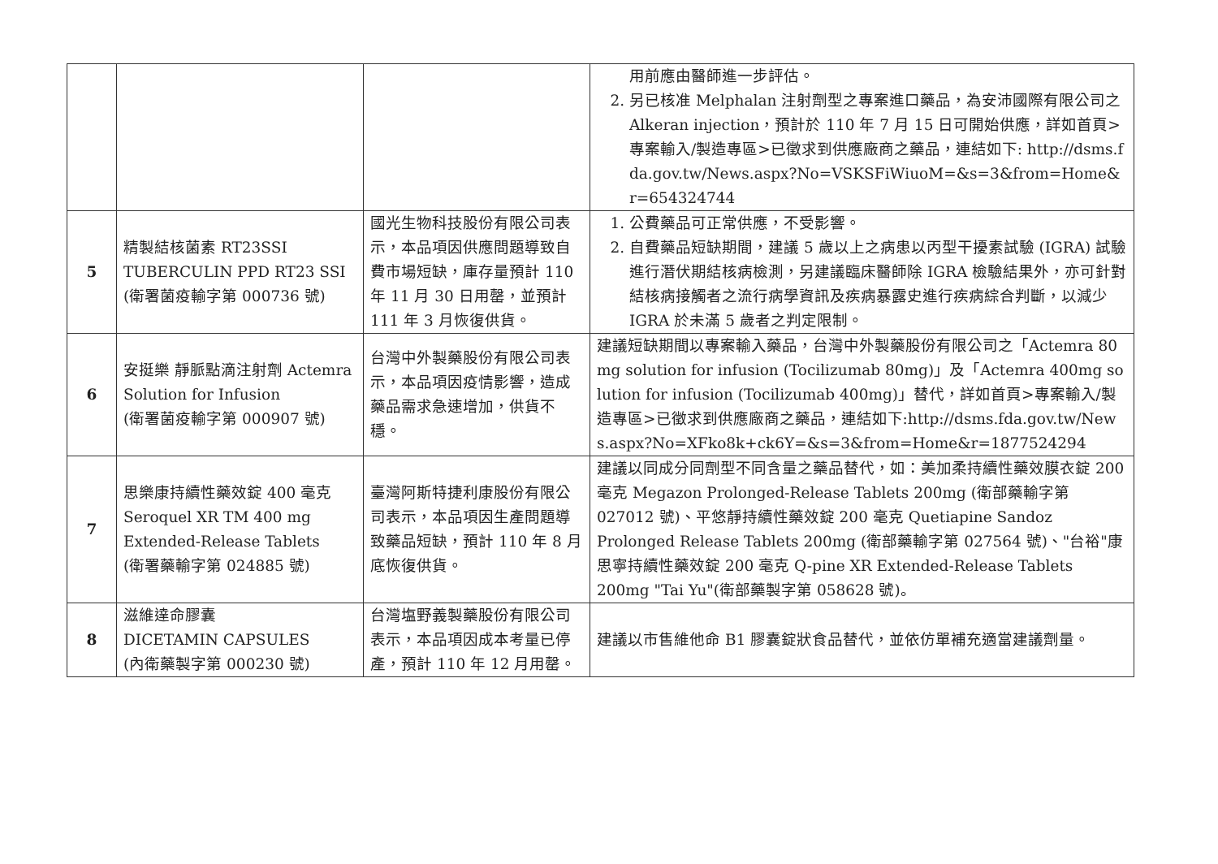| | | | 用前應由醫師進一步評估。 2. 另已核准 Melphalan 注射劑型之專案進口藥品，為安沛國際有限公司之 Alkeran injection，預計於 110 年 7 月 15 日可開始供應，詳如首頁>專案輸入/製造專區>已徵求到供應廠商之藥品，連結如下: http://dsms.fda.gov.tw/News.aspx?No=VSKSFiWiuoM=&s=3&from=Home&r=654324744 |
| 5 | 精製結核菌素 RT23SSI TUBERCULIN PPD RT23 SSI (衛署菌疫輸字第 000736 號) | 國光生物科技股份有限公司表示，本品項因供應問題導致自費市場短缺，庫存量預計 110 年 11 月 30 日用罄，並預計 111 年 3 月恢復供貨。 | 1. 公費藥品可正常供應，不受影響。 2. 自費藥品短缺期間，建議 5 歲以上之病患以丙型干擾素試驗 (IGRA) 試驗進行潛伏期結核病檢測，另建議臨床醫師除 IGRA 檢驗結果外，亦可針對結核病接觸者之流行病學資訊及疾病暴露史進行疾病綜合判斷，以減少 IGRA 於未滿 5 歲者之判定限制。 |
| 6 | 安挺樂 靜脈點滴注射劑 Actemra Solution for Infusion (衛署菌疫輸字第 000907 號) | 台灣中外製藥股份有限公司表示，本品項因疫情影響，造成藥品需求急速增加，供貨不穩。 | 建議短缺期間以專案輸入藥品，台灣中外製藥股份有限公司之「Actemra 80mg solution for infusion (Tocilizumab 80mg)」及「Actemra 400mg solution for infusion (Tocilizumab 400mg)」替代，詳如首頁>專案輸入/製造專區>已徵求到供應廠商之藥品，連結如下:http://dsms.fda.gov.tw/News.aspx?No=XFko8k+ck6Y=&s=3&from=Home&r=1877524294 |
| 7 | 思樂康持續性藥效錠 400 毫克 Seroquel XR TM 400 mg Extended-Release Tablets (衛署藥輸字第 024885 號) | 臺灣阿斯特捷利康股份有限公司表示，本品項因生產問題導致藥品短缺，預計 110 年 8 月底恢復供貨。 | 建議以同成分同劑型不同含量之藥品替代，如：美加柔持續性藥效膜衣錠 200 毫克 Megazon Prolonged-Release Tablets 200mg (衛部藥輸字第 027012 號)、平悠靜持續性藥效錠 200 毫克 Quetiapine Sandoz Prolonged Release Tablets 200mg (衛部藥輸字第 027564 號)、"台裕"康思寧持續性藥效錠 200 毫克 Q-pine XR Extended-Release Tablets 200mg "Tai Yu"(衛部藥製字第 058628 號)。 |
| 8 | 滋維達命膠囊 DICETAMIN CAPSULES (內衛藥製字第 000230 號) | 台灣塩野義製藥股份有限公司表示，本品項因成本考量已停產，預計 110 年 12 月用罄。 | 建議以市售維他命 B1 膠囊錠狀食品替代，並依仿單補充適當建議劑量。 |